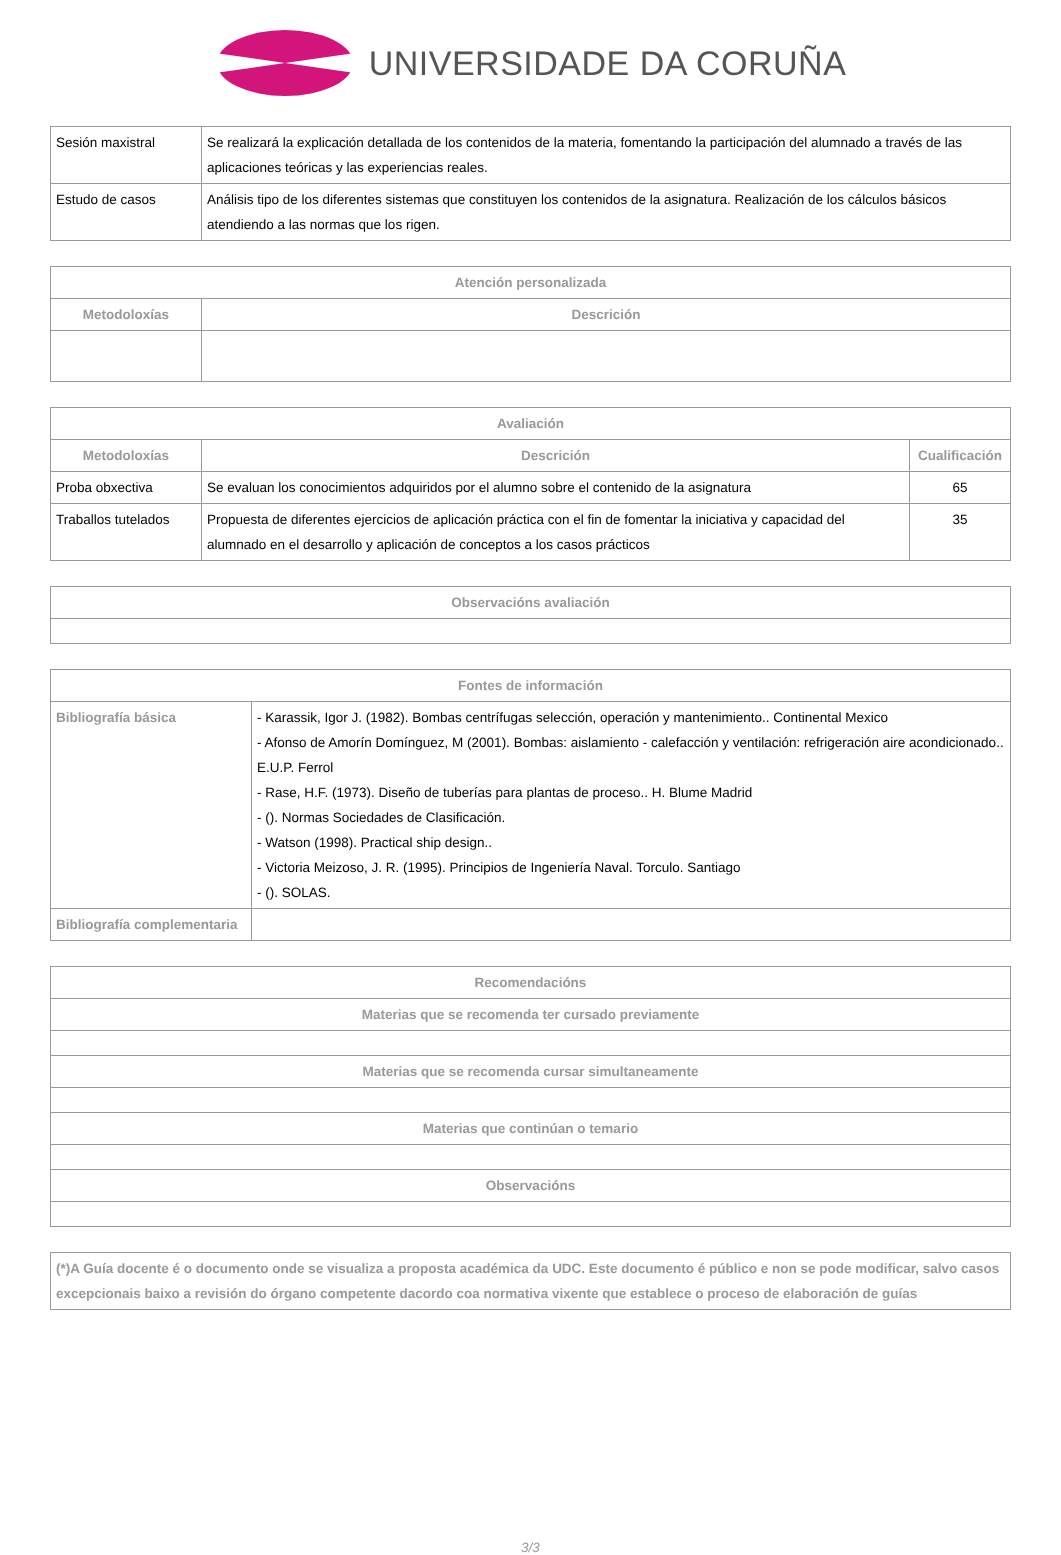UNIVERSIDADE DA CORUÑA
| Sesión maxistral | Se realizará la explicación detallada de los contenidos de la materia, fomentando la participación del alumnado a través de las aplicaciones teóricas y las experiencias reales. |
| Estudo de casos | Análisis tipo de los diferentes sistemas que constituyen los contenidos de la asignatura. Realización de los cálculos básicos atendiendo a las normas que los rigen. |
| Atención personalizada | |
| --- | --- |
| Metodoloxías | Descrición |
| Avaliación | | |
| --- | --- | --- |
| Metodoloxías | Descrición | Cualificación |
| Proba obxectiva | Se evaluan los conocimientos adquiridos por el alumno sobre el contenido de la asignatura | 65 |
| Traballos tutelados | Propuesta de diferentes ejercicios de aplicación práctica con el fin de fomentar la iniciativa y capacidad del alumnado en el desarrollo y aplicación de conceptos a los casos prácticos | 35 |
| Observacións avaliación |
| --- |
| Fontes de información | |
| --- | --- |
| Bibliografía básica | - Karassik, Igor J. (1982). Bombas centrífugas selección, operación y mantenimiento.. Continental Mexico - Afonso de Amorín Domínguez, M (2001). Bombas: aislamiento - calefacción y ventilación: refrigeración aire acondicionado.. E.U.P. Ferrol - Rase, H.F. (1973). Diseño de tuberías para plantas de proceso.. H. Blume Madrid - (). Normas Sociedades de Clasificación. - Watson (1998). Practical ship design.. - Victoria Meizoso, J. R. (1995). Principios de Ingeniería Naval. Torculo. Santiago - (). SOLAS. |
| Bibliografía complementaria | |
| Recomendacións |
| --- |
| Materias que se recomenda ter cursado previamente |
| Materias que se recomenda cursar simultaneamente |
| Materias que continúan o temario |
| Observacións |
| (*)A Guía docente é o documento onde se visualiza a proposta académica da UDC. Este documento é público e non se pode modificar, salvo casos excepcionais baixo a revisión do órgano competente dacordo coa normativa vixente que establece o proceso de elaboración de guías |
3/3